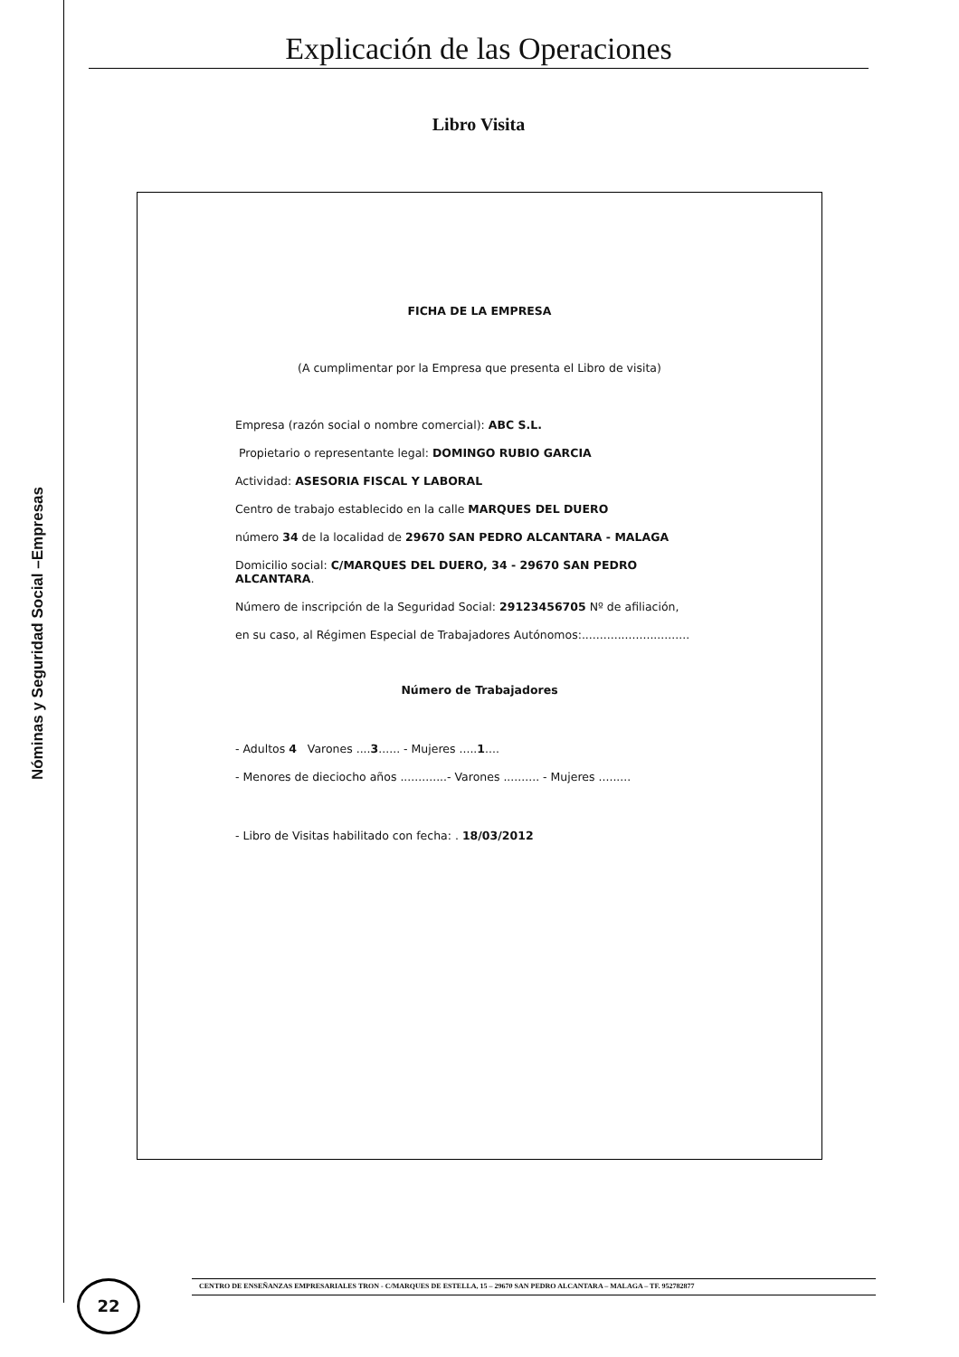Nóminas y Seguridad Social –Empresas
Explicación de las Operaciones
Libro Visita
FICHA DE LA EMPRESA
(A cumplimentar por la Empresa que presenta el Libro de visita)
Empresa (razón social o nombre comercial): ABC S.L.
Propietario o representante legal: DOMINGO RUBIO GARCIA
Actividad: ASESORIA FISCAL Y LABORAL
Centro de trabajo establecido en la calle MARQUES DEL DUERO
número 34 de la localidad de 29670 SAN PEDRO ALCANTARA - MALAGA
Domicilio social: C/MARQUES DEL DUERO, 34 - 29670 SAN PEDRO ALCANTARA.
Número de inscripción de la Seguridad Social: 29123456705 Nº de afiliación,
en su caso, al Régimen Especial de Trabajadores Autónomos:..............................
Número de Trabajadores
- Adultos 4 Varones ....3...... - Mujeres .....1....
- Menores de dieciocho años .............- Varones .......... - Mujeres .........
- Libro de Visitas habilitado con fecha: . 18/03/2012
22 CENTRO DE ENSEÑANZAS EMPRESARIALES TRON - C/MARQUES DE ESTELLA, 15 – 29670 SAN PEDRO ALCANTARA – MALAGA – TF. 952782877